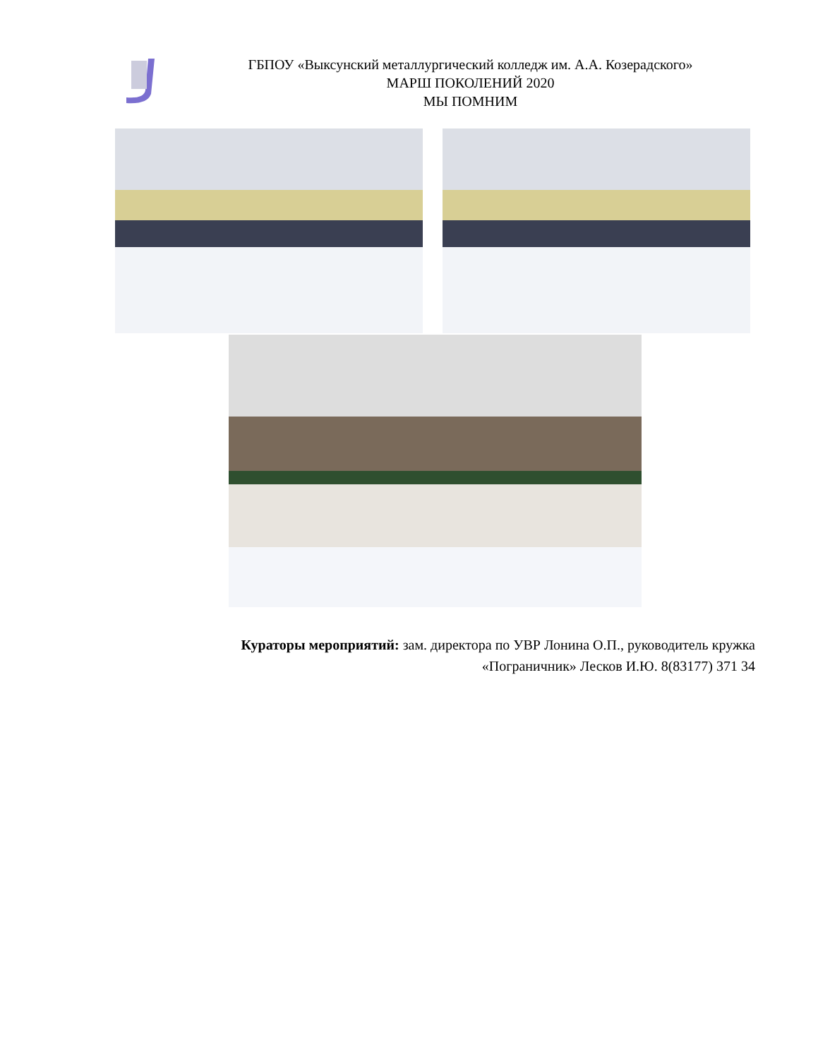ГБПОУ «Выксунский металлургический колледж им. А.А. Козерадского»
МАРШ ПОКОЛЕНИЙ 2020
МЫ ПОМНИМ
Кураторы мероприятий: зам. директора по УВР Лонина О.П., руководитель кружка «Пограничник» Лесков И.Ю. 8(83177) 371 34